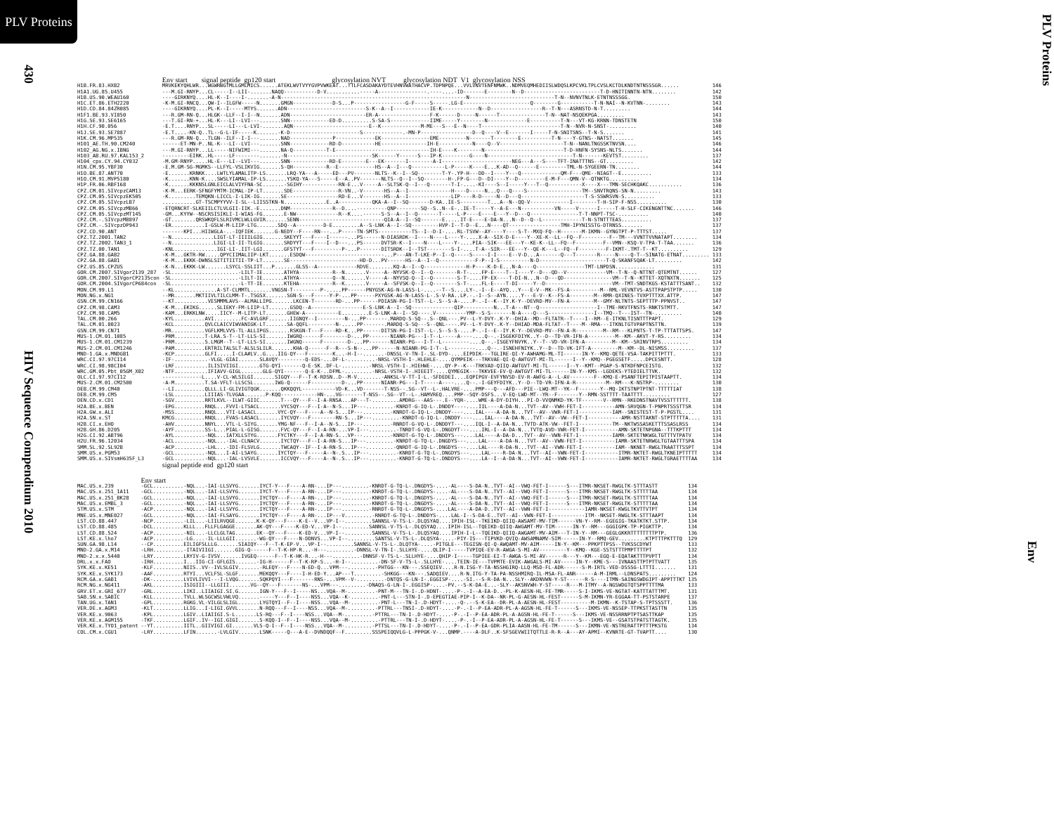PLV Proteins
430
HIV Sequence Compendium 2010
| | Env start signal peptide gp120 start glycosylation NVT glycosylation NDT V1 glycosylation NSS | |
| H1B.FR.83.HXB2 | MRVKEKYQHLWR...WGWRWGTMLLGMLMICS......ATEKLWVTVYYGVPVWKEAT...TTLFCASDAKAYDTEVHNVWATHACVP.TDPNPQE...VVLVNVTENFNMWK..NDMVEQMHEDIISLWDQSLKPCVKLTPLCVSLKCTDLKNDTNTNSSSGR...... | 146 |
| H1A1.UG.85.U455 | ---M.GI-RNYP...CL-----I--LII-.......NAQQ-----------D-V...........-----A----------------.----....-ID-------E--------N--D-------------------------T-D-HNITINNTN-NTN........ | 142 |
| H1B.US.90.WEAU160 | ----GIRKNYQ....HL-K--I----I-.......-A-N-------------------------------------------------------------N----------------------------T-N--NVNVTNLK-ETNTNSSSGG. | 150 |
| H1C.ET.86.ETH2220 | -K-M.GI-RNCQ...QW-I--ILGFW-----N.......GMGN-------------D-S...P-----------------G-F-----S-----.LG-E----------------------Q--------G-----------T-N-NAI--N-KVTNN-........ | 143 |
| H1D.CD.84.84ZR085 | ----GIKRNYQ....PL-K--I-----MTYS.......ADN--------------------------S-K--A--I------------IE-K------------N--D-----------------R--T-N---ASRNSTD-N-T......... | 144 |
| H1F1.BE.93.VI850 | ---R.GM-RN-Q...HLGK--LLF--I-I--N.......ADN-------------------------ER-A-----------------F-K------D-----N------T---------------T-N--NAT-NSQEKPGA......... | 143 |
| H1G.SE.93.SE6165 | ---T.GI-RN-+...HL-K---LI--LVI---.......SNN-------------ED-D..........S-SA-S-------------IIME-----Y--------N-------------E----------T-N---VT-KG-KRNN-TDNSTETN | 150 |
| H1H.CF.90.056 | -E.T....RNYP...SL-----LI---L-LVI-.......AQN-------------------------E--K-------------M-ME---S---E--N----T--------------------------T-N--NVR-N-SNST-......... | 140 |
| H1J.SE.93.SE7887 | -E.T....-KN-Q..TL--G-L-IF-----K.......-K-D-----------------------S-------------.-MN-P-----------------D--Q----V--E-------I-----T-N-SNITSNS--T-N-S....... | 141 |
| H1K.CM.96.MP535 | ---R.GM-RN-Q...TLGN--ILF--I-I---.......NAD--------------P-------------EK----------------EME---------N-------T--------E----------T-N----Y-GTNS--NATST....... | 145 |
| H101_AE.TH.90.CM240 | ------ET-MN-P..NL-K---LI--LVI---.......SNN-------------RD-D-----------HE---------------IH-E-----------N----Q--V---------------------T-N--NANLTNGSSKTNVSN.... | 146 |
| H102_AG.NG.x.IBNG | ---M.GI-RNYP...LL-----NIFWIMI---.......NA-Q-----------T-E-------------------------------IH-E----K--------N--------------------------T-D-HNFN-SYSNS-NLTS....... | 144 |
| H103_AB.RU.97.KAL153_2 | ---------EIRK..HL-----LF--------.......-N----------------------------SK------Y------S---IP-K---------G----N----------------------------T-N-------KEVTST......... | 137 |
| H104_cpx.CY.94.CY032 | -M.GM-RNYP.....HL-E---LI--LVI---.......SNN-------------RD-E--------E---EK-------I--------A-I-----------------------NEG---A---S----TFT-INATTTNS--GT......... | 142 |
| H1N.CM.95.YBF30 | -E.M.GM-SG-MGMKS--LLFYL-VSLIKVIG.......S-QH-----------R--E------------HS--A--I---Q-----------L-P-----K----E...K-AD--Q------E---------TML-N-SYGEERN-TN........ | 144 |
| H1O.BE.87.ANT70 | -E.......KRNKK....LWTLYLAMALITP-LS.......LRQ-YA---A-----ED---PV-------NLTS--K--I--SQ--------T-Y-.YP-H---DD--I----Y---Q-------------QM-F---QME--NIAGT--E.......... | 133 |
| H1O.CM.91.MVP5180 | -K.......KNN-K....SWSLYIAMAL-IP-LS.......YSKQ-YA---S-----E--A..PV-------NLTS--Q--I--SQ--------H-.FP-G---D--DI----Y--D---------E-M-F---QMN-V--QTNKTG.......... | 134 |
| H1P.FR.06.RBF168 | -K.......KKKNSLGNLEICLALVIYFNA-SC.......-SGIHY------------RN-E...V-----A--SLTSK-Q--I---Q-------T-I-....-KI----S--I-----Y---T--Q-----------X----X---TMN-SECHKQAKC........... | 136 |
| CPZ.CM.01.SIVcpzCAM13 | -K-M...EERK-SFNGFYMTM-ICMAL-IP-LT.......SDE---------------R-VN..-V-------HS--A--I--------------H----D-----N...Q---Q----S------------------TM--SNVTRQNS-SN-N......... | 143 |
| CPZ.CM.05.SIVcpzEK505 | -K.........TEMQKN-LICCL-I-LIK-IG.......SE-----------------RD-E...V-------HS--A--I--------------LIP----R-D-----N--D---Q---------------------T-S-SSWRSVN-S.......... | 133 |
| CPZ.CM.05.SIVcpzLB7 | ...........GT-TSCMPYYVV-I-SL--LIISSTKN-N..............E..A-----------QKA-A--I--SQ-------D-KA..IE-S---------T...A--N--QQ-V-------------I--------T-H-SIP-F-NSS.......... | 130 |
| CPZ.CM.05.SIVcpzMB66 | -ETQRNCRT-SLKEIILCTLVLGII-IIK.-E.......DNM--------------R--D....----------QNP--------SQ--S..N--E-..IE-T-----Y--A-E---N-----------VN-----V------I-----T-H-SLF-CIKENGNTTNC....... | 146 |
| CPZ.CM.05.SIVcpzMT145 | -GM...KYYW--NSCRSISIKLI-I-WIAS-FG.......E-NW--------------R--K....------S-S--A--I--Q-------T-----L-P----E----E---Y--D---Q----------------T-T-NNPT-TSC-.......... | 140 |
| CPZ.CM.-.SIVcpzMB897 | -GT........QRSWKQFLSLRIVMCLWLLGVIR.......SENN----------------------------QIA-A--I--SQ-------E.....IT-E----E-DA-N...N--D--Q--L-------------T-N-STNTTTEAS.......... | 137 |
| CPZ.CM.-.SIVcpzDP943 | -ER...........I-GSLW-M-LIIP-LTG.......SDQ--A---------D-E.........A--S-LNK-A--I--SQ---------HVP-I--T-D--E...N----QT-----------------TMH-IPYNISSTG-DTRNSS....... | 137 |
| CPZ.CD.90.ANT | -------KPI...HIIWGLA-..-IQFIEK.......G-NEDY--F----RN---...P-----TN-SMTS-----------TS--I--D-I-....RL-TSVW--AY----Y----S-T--MXQ-FQ--H-------M-IKMN--GYNGTPT-P-TTTST..... | 137 |
| CPZ.TZ.2001.TAN2 | --N..............LIGT-LT-IIIILGIG.......SKEYYT---F----I------...PS------N-DIASRDK--I----N----L----Y-....X-A--SIX-D-E----Y--XE-K--LL--FQ--F---------F--TM---VVNTTVVNATAPT........ | 134 |
| CPZ.TZ.2002.TAN3_1 | --N..............LIGI-LI-II-TLGIG.......SRDYYT---F----I--D---...PS------DVTSR-K--I----N----L----Y-....PIA--SIK---EE---Y--KE-K--LL--FQ--F---------F--VMN--KSQ-V-TPA-T-TAA....... | 136 |
| CPZ.TZ.00.TAN1 | -KNL..............IGI-LI-.IIT-LGI.......GFSTYT---F---------P-...P-------DITSRDK--I--TST--------S-I-....T-A--SIR---EE---Y--QE-K---L--FQ--F---------F-IKMT-.TMT-T--KT.......... | 129 |
| CPZ.GA.88.GAB2 | -K-M...GKTR-RW.....QPYCIIMALIIP-LKT.......ESDQW--------------------------...P---AN-T-LKE-P--I--Q-----S-----I-I----E--V-D...A-------Q---T-------R-----N----Q-T--SINATG-ETNAT......... | 133 |
| CPZ.GA.88.GAB1 | -K-M...EKKK-DWNSLSITITIITII-TP-LT.......SE-----------------------HD-D...PV------HS--A--I--Q------------F-P--I-S----------N-D----------------------T-Q-SKANFSQAK-LT......... | 142 |
| CPZ.US.85.CPZUS | -K-N...EKKK-LW.......LSYCL-SSLIIT...P.......GLSS--A-------------RDVE........KQ-A--I--Q--------------H-P----K-D-E...N-A----Q----------------TMT-LNPDSN............. | 131 |
| GOR.CM.2007.SIVgor2139_287 | -SL......................-LILT-IE.......ATHYA-----------R--N.......V-----A--NYVSK-Q--I--Q--------R-T-....FP-E----T--I----Y--D---QD--V-------------VM--T-N--Q-NTTNT-QTEMTNT...... | 127 |
| GOR.CM.2007.SIVgorCP2135con | -SL......................-LILT-IE.......ATHYA-----------Q--N.......V-----A--NYVSQ-Q--I--Q--------S-T-....FP-EX----T-DI-N...N--D---QD----------------VM--T-N--KTTET-XQTNXTN....... | 125 |
| GOR.CM.2004.SIVgorCP684con | -SL......................-L-TT-IE.......KTEHA-----------R--K.......V-----A--SFVSK-Q--I--Q--------S-T-....FL-E----T-DI-----Y--D----------------------VM--TMT-SNDTKGS-KSTATTTSANT.. | 132 |
| MON.CM.99.L1 | --KL..............A-ST-CLMMTL.......VNGSN-T---------P-.....PP------PNYGSK-AG-N-LASS-L-....--T--S....LY-.-I--E--AYQ...Y---E-V--MK--FS-A----------M--RML-VEVNTVS-ASTTPAPSTPTP..... | 130 |
| MON.NG.x.NG1 | --MR.......MKTIIVLTILCLMM-T-.TSGSX.......SGN-S---F-----Y-P-...PP------PXYGSK-AG-N-LASS-L-.S-V-RA..LP.-.-I--S--AYN.....Y---E-V--K--FS-A--------M--RMR-QXINES-TVXPTTTXX.ATTP. | 147 |
| GSN.CM.99.CN166 | --KT...........VESMMMLAVS--ALMALLIPG.......LKCEN-T-------RD-...PP------PDIASN-PG-I-TST--L-.S--S-A-....P-.-I--K--IY.K-Y--DEVRD-MV--FN-A--------M--GMY-NLTNTS-SEPTTTP-PPNVST.. | 147 |
| CPZ.CM.98.CAM3 | -K-M...EKIKG......SLIEKY-FM-LIIP-LT.......GSDQ--A-----------------E-S-LNK-A--I--SQ--------------QIP----------N...T-A---NT--Q-------------------I--TME-RKVTFNSTS-RNKTSTMTT. | 147 |
| CPZ.CM.98.CAM5 | -KAM...ERKKLNW.....IICY--M-LITP-LT.......GHEW-A-----------E.........E-S-LNK-A--I--SQ----.V----------YMP--S-S-------N-A----Q---S---------------I--TMQ--T---IST--TN-......... | 140 |
| TAL.CM.00.266 | -KYL..........AVI.........FC-AVLGRF.......IIGNQY--I---------N-...PP-------.MARDQ-S-SQ--.S--QNL---.PV--L-Y-DVY-.K-Y--DHIA--MD--FLTATR--T----I--RM--E-ITKNLTISNTTTPAPT. | 129 |
| TAL.CM.01.8023 | -KCL..........QVLCLAICVIWVANIGK-LT.......SA-QQFL---------N-.....PP-------.MARDQ-S-SQ---S--QNL----.PV--L-Y-DVY-.K-Y--DHIAD-MDA-FLTAT--T----M--RMA---ITKNLTGTVPAPTNSTTN. | 139 |
| GSN.CM.99.CN71 | -MR...........VGFLKMLVVS-TL-ALLIPGS.......RSKGN-T---F----RD-K...PP------DITSN-PG-I-IST--L-.S--S-S-....P-.-I--E--IY.K-Y--DEVRD-MV--FN-A-R---------M--RM---KLPNTS-T-TP-TTTATTSPS. | 147 |
| MUS-1.CM.01.1085 | -PRM..........T-LRA.S-T--LT-LLS-SI.......IWGRQ------F--------D-...PP-------NIANR-PG---I-T--L-----A----....Q--.-ISGEKFDIYK..Y--D--TD-VR-IFN-A---------M--KM--AKVT-Y-RS......... | 134 |
| MUS-1.CM.01.CM1239 | -PRM..........S.LMGM--T--LT-LLS-SI.......IWGNQ------F--------D-...PP-------NIANR-PG---I-T--L---------....Q--.-ISGEYFNVYK..Y--T--VD-VR-IFN-A---------M--KM--SRINVTRPS......... | 134 |
| MUS-2.CM.01.CM1246 | -PAM..........ERTRILTALSLT-ALSLSLILR.......KHA-Q------F--R---S-N--...PP------N-NIANR-PG-I-T--L---------....Q--.-ISNEHFNIYK..Y--D--TD-VK-IFT-A---------M--KM--DL-NISMSS......... | 137 |
| MND-1.GA.x.MNDGB1 | -KCP..........GLFI.....I-CLA#LV..G....IIG-QY---F--------K...-H-I--.......-DNSSL-V-TN-I-.SL-DYD-....EIPDIK---TGLIRE-QI-Y-AWHAMG-ML-TI------IN-Y--KMQ-QETE-VSA-TAKPITTPTTT. | 133 |
| WRC.CI.97.97CI14 | -IF-...........-VLGL-GIAI.......SLAVQY---------Q-EDS-...DF-L-.........-NRSL-VSTH-I-.HLEHLE-....QYMPEIK---TRKVAE-QI-Q-AWTGVT-MI-TL------I--Y--KMQ--PGEGSETF.....DPCESNTT. | 128 |
| WRC.CI.98.98CI04 | -LRF...........ILISIVIIGI.......GTG-QYI-------Q-E-SK..DF-L-.........-NRSL-VSTH-I-.HIEHWE-....QY-P--K---TRKVAD-QIIQ-AWTGVT-MI-TL------I--Y--KMT--PGAP-S-NTKDFNPCEISTG. | 132 |
| WRC.GM.05.Pbt_05GM_X02 | -NTF...........IFIAVV-GIGL.......GLG-QYI-------Q-E-K-..DFML-.........-NRSL-VSTH-I-.HIEEIT-....QYMEGIK---TKKVEE-EV-Q-AWTGVT-MI-TL------IN-Y--KMS--LGDEKS-YTEDIELTTVK. | 132 |
| OLC.CI.97.97CI12 | -------------L....V-CL-WLSILGI.......SIGQY---F--T-K-RDSN..D--M-V........-ANKSL-V-TT-I-L.-SFDEDEI....EQPIPGV-EVFYNVSD-EV-R-AWFG-A--L-AV--------F--KMQ-E-PSANFTEPITPISTAAPTT. | 134 |
| MUS-2.CM.01.CM2500 | -A-M..........T.SA-VFLT-LLSCSL.......IWG-Q------F----------D-...PP------NIANR-PG---I-T-----A----....Q--.-I-GEYFDIYK..Y--D--TD-VR-IFN-A-R----------M--RM---K-NSTRP-........ | 130 |
| DEB.CM.99.CM40 | --LI..........QLLL.LI-GLIVIGTQGK.......QKKQQYL-----------VD-K...VD-------T-NSS--.SG--VT--L-.HALVRE-....PMP---Q---AFD---PIE--LWQ-MT--YK--F-------Y--MQ-IKTSTNPTPTNT-TTTTTIAT | 138 |
| DEB.CM.99.CM5 | -LSL..........LIIIAS-TLVGAA.......P-KQQ------------HN-...VG-------T-NSS--.SG--VT--L-.HAMVREQ....PMP--SQY-DSFS...V-EQ-LWD-MT--YR--F-------Y--RMN-SSTTTT-TAATTTT......... | 127 |
| DEN.CD.x.CD1 | -SGV..........RRTLKVL--ILWT-GIIC.......T---QY---F--I-A-RNSA...AP---T-.........AMDRG---AAS---.E--YQR-....WME-A-DY-DIYH...PI-D-VVQNMKD-YK-TF-------V--RMN--RKEDNSTNAVTVSSTTTTTT. | 138 |
| H2A.BE.x.BEN | -EPG..........RNQL...FVVI-LTSACL.......VYCSQY---F--I-A--N-S...IP---.........-KNRDT-G-IQ-L-.DNDDY----....IIL----A-DA-N...TVT--AV--VWH-FET-I-----------AMN-SRVQGN-T-PNPRTSSSTTSR | 134 |
| H2A.GW.x.ALI | -MSS..........RNQL...VTI-LASACL.......VYC-QY---F----A--N-S...IP---.........-KNRDT-G-IQ-L-.DNDDY----....IAL----A-DA-N...TVT--AV--VWR-FET-I-----------IAM--SNISTEST-T-P-PGSTL.... | 131 |
| H2A.SN.x.ST | KMCG..........RNQL...FVAS-LASACL.......IYCVQY---F--------RN-S...IP---.........-KNRDT-G-IQ-L-.DNDDY----....IAL----A-DA-N...TVT--AV--VW--FET-I-----------AMR-NSTTAKNT-STPTTTTTA.... | 131 |
| H2B.CI.x.EHO | -AHV..........NNYL...VTL-L-SIYG.......YMG-NF---F--I-A--N-S...IP---.........-RNRDT-G-VQ-L-.DNDDYT---....IQL-I--A-DA-N...TVTD-ATK-VW--FET-I-----------TM--NKTWSSASKETTTSSASLRSS | 134 |
| H2B.GH.86.D205 | -AYF..........SS-L...PIAL-L-GISG.......FVC-QY---F--I-A-RN-...VP-I---.........-TNRDT-G-VQ-L-.DNGDYT---....IRL-I--A-DA-N...TVTQ-AVD-VWR-FET-I-----------AMN-SKTETNPGNA--TTTKPTTT | 134 |
| H2G.CI.92.ABT96 | -AYL..........-NQL...IATXLLSTYG.......FYCTKY---F--I-A-RN-S...VP---.........-KNRDT-G-TQ-L-.DNDDYS---....LAL----A-DA-D...TVT--AV--VWN-FET-I-----------IAMR-SKTETNKWGLTGTTTVTPATV | 134 |
| H2U.FR.96.12034 | -ACL..........-NQL...-IAL-CLNACV.......IYCTQY---F--I-A-RN-S...IP---.........-KNRDT-G-TQ-L-.DNGDYS---....LAL----A-DA-N...TVT--AV--VWN-FET-I-----------IAMR-SKTETNRWGLTGTAATTTSPA | 134 |
| SMM.SL.92.SL92B | -ACP..........-LHL...-IDI-FLSVLG.......TWCAQY--IF--I-A-RN-S...IP---.........-QNRDT-G-IQ-L-.DNGDYS---....LAL----R-DA-N...TVT--AI--VWN-FET-I-----------IAM--NKNET-RWGLTRAATTTSSPT | 134 |
| SMM.US.x.PGM53 | -GCL..........-NQL...I-AI-LSAYG.......IYCTQY---F-----A--N-.S...IP---.........-KNRDT-G-TQ-L-.DNGDYS---....LAL----R-DA-N...TVT--AI--VWN-FET-I-----------ITMR-NKTET-RWGLTKNEIPTTTTT | 134 |
| SMM.US.x.SIVsmH635F_L3 | -GCL..........-NQL...-IAL-LVSVLE.......ICCVQY---F----A--N-.S...IP---.........-KNRDT-G-TQ-L-.DNDDYS---....LA--I--A-DA-N...TVT--AI--VWN-FET-I-----------IAMR-NKTET-RWGLTGRAETTTTAA | 134 |
| | signal peptide end gp120 start | |
| | Env start | |
| MAC.US.x.239 | -GCL..........-NQL...-IAI-LLSVYG.......IYCT-Y---F----A-RN-...IP---.........-KNRDT-G-TQ-L-.DNGDYS-....-AL----S-DA-N..TVT--AI--VWQ-FET-I------S---ITMR-NKSET-RWGLTK-STTTASTT | 134 |
| MAC.US.x.251_1A11 | -GCL..........-NQL...-IAI-LLSVYG.......IYCT-Y---F----A-RN-...IP---.........-KNRDT-G-TQ-L-.DNGDYS-....-AL----S-DA-N..TVT--AI--VWQ-FET-I------S---ITMR-NKSET-RWGLTK-STTTTTAA | 134 |
| MAC.US.x.251_BK28 | -GCL..........-NQL...-IAI-LLSVYG.......IYCTQY---F----A-RN-...IP---.........-KNRDT-G-TQ-L-.DNGDYS-....-AL----S-DA-N..TVT--AI--VWQ-FET-I------S---ITMR-NKSET-RWGLTK-STTTTTAA | 134 |
| MAC.US.x.EMBL_3 | -GCL..........-NQL...-IAI-LLSVYG.......IYCTQY---F----A-RN-...IP---.........-KNRDT-G-TQ-L-.DNGDYS-....-AL----S-DA-N..TVT--AI--VWQ-FET-I------S---ITMR-NKSET-RWGLTK-STTTTTAA | 134 |
| STM.US.x.STM | -ACP..........-NQL...-IAI-LLSVYG.......IYCTQY---F----A-RN-...IP---.........-RNRDT-G-TQ-L-.DNGDYS-....LAL----A-DA-D..TVT--AI--VWN-FET-I------------IAMR-NKSET-KWGLTKVTTVTPT | 134 |
| MNE.US.x.MNE027 | -GCL..........-NQL...-IAI-FLSAYG.......IYCTQY---F----A-RN-...IP---V.........-RNRDT-G-TQ-L-.DNDDYS-....LAL-I--S-DA-E..TVT--AI--VWN-FET-I-----------ITM--NKSET-RWGLTK-STTTAAPT | 134 |
| LST.CD.88.447 | -NCP..........-LIL...-LIILRVQGE.......K-K-QY---F----K-E--V...VP-I--.........SANNSL-V-TS-L-.DLQSYAQ....IPIH-ISL--TKEIKD-QIIQ-AWSAMT-MV-TIM------VN-Y--RM--EGEGIG-TKATKTKT.STTP. | 134 |
| LST.CD.88.485 | -DCL..........KLLL...FLLFLGAGGE.......AK-QY---F----K-ED-V...VP-I--.........SANNSL-V-TS-L-.DLQSYAQ....IPIH-ISL--TQEIKD-QIIQ-AWGAMT-MV-TIM------IN-Y--RM---GGGIGPK-TP-PIGKTTP. | 134 |
| LST.CD.88.524 | -ACP..........-NIL...-LLCLGLTAG.......EK--QY---F----K-ED-V...VP-I--.........SANNSL-V-TS-L-.DLQSYAQ....IPIH-I-L--TQEIKD-QIIQ-AWGAMT-MV-AIM---T-IN-Y--RM---GEGLGKKRTTTTTTTTPTP. | 136 |
| LST.KE.x.lho7 | -ACP..........-LG....-IL-LLLGII.......-WG-QY---F----N-DDNVS...VP-I--.........SANTSL-V-TS-L-.DLQSYA-....-PIY-IS---TIPVKD-QVIQ-AWSAMNAMV-SIM------IN-Y--RMQ-GEV.........KTPTTTPKTTTQ | 129 |
| SUN.GA.98.L14 | --CP..........EILIGFSLLLG.......SIAIQY---F--T-K-EP-V...VP-I--.........SANNSL-V-TS-L-.DLQTYA-....-PITGLE---TEGISN-QI-Q-AWQAMT-MV-AIM-----IN-Y--KM---PPKPTTPSS--TVKSSCDYWT | 133 |
| MND-2.GA.x.M14 | -LRH..........-ITAIVIIGI.......GIG-Q------F--T-K-HP-R...-H---.........-DNNSL-V-TN-I-.SLLHYE-....QLIP-I-----TVPIQE-EV-R-AWGA-S-MI-AV---------Y--KMQ--KGE-SSTSTTTPMPTTTTPT | 132 |
| MND-2.x.x.5440 | -LRY..........LRYIV-G-IVSV.......IVGEQ------F--T-K-HK-R...-H---.........-DNNSF-V-TS-L-.SLLHYE-....QHIP-I-----TGPIEE-EI-T-AWGA-S-MI-AV------R---Y--KM---EGQ-E-EQATAKTTTPVPTT | 134 |
| DRL.x.x.FAO | -IRH..........I...IIG-CI-GFLGIS.......-IG-H------F--T-K-RP-S...-H-I--.........-DN-SF-V-TS-L-.SLLHYE-....TEIN-IE---TVPMTE-EVIK-AWGALS-MI-AV-----IN-Y--KME-S---IVNAASTTPTPTTVATT | 135 |
| SYK.KE.x.KE51 | -KLF..........NIIS..VV--IVLSLGIV.......-RLEQY---F----N-ED-Q...VPM---.........-PHTGG---KN---.SSEQIEV....R-N.ISG-Y-TA-NSSHGIRQ-LLQ-MSD-FL-ADR------S-M-IRTL-VED-DSSSG-LTTTI....... | 131 |
| SYK.KE.x.SYK173 | -AAF..........RTYI...VCLFSL-SLGF.......MEKQQY---F----I-H-ED-Y...AP---T.........-SHKGG---KN---.SADQIEV....R-N.ITG-Y-TA-PA-NSSHMIRQ-IL-MSA-FL-ANR------A-M-IRML--LDNSPATS......... | 124 |
| RCM.GA.x.GAB1 | -DK-..........LVIVLIVVI---I-LVQG.......SQKPQYI---F-------RNS-...VPM--V-.........-DNTQS-G-LN-I-.EGGISP-....-SI.--S-R-DA-N...SLY--AKDNVWN-Y-ST------R-S----ITMN-SAINGSWDGIPT-APPTTTKT | 135 |
| RCM.NG.x.NG411 | -AKL..........ISIGIII--LLGIII.......VG--QY---F-------NS-...VPM---.........-DNAQS-G-LN-I-.EGGISP-....-PV.--S-K-DA-E...-SLY--AKSNVWH-Y-ST-----R---M-ITMY--A-NGSWDGTQTSPPTTTTMA | 133 |
| GRV.ET.x.GRI_677 | -GRL..........LIKI..LIIAIGI.SI.G.......IGN-Y---F--I-----NS...VQA--M-.........-PNT-M---TN-I-.D-HDNT-....-P-.-I--A-EA-D..-PL-K-AESN-HL-FE-TMR-----S-I-IKMS-VE-NGTAT-KATTTATTTMT. | 131 |
| SAB.SN.x.SABIC | -KLL..........TVLL.WLSGCWSLVWLVQ.......-----Y---F--I----NSS...VQA--K-.........-PNT-L---STN-I-.D-EPEGTIAE-PIP-I--K-DA--NR-PL-G-AESN-HL-FEST------S-M-IKMN-YR-EGGAA-TT-PSTSTARPE | 137 |
| TAN.UG.x.TAN1 | -GPL..........RGKG.VL-VILGLSLIGL.......LYGTQYI--F--I----NSS...VQA--M-.........-PNT-L---TN-I-.D-HDYT-....-Q-.--S-K-EA--DR-PL-A-AESN-HL-FEST----------M-IKMN--K-TSTAP-S-TPTSSSTT. | 136 |
| VER.DE.x.AGM3 | -KLT..........LLIG...I-LIGI.GVVL.......N-RQQ---F--I----NSS...VQA--M-.........-PTTRL---TNSI-.D-HDYT-....-P-.-I--P-EA-ADR-PL-A-AGSN-HL-FE-T------S---IKMS-VE-NSSEP-TTPKSTTASTTN | 135 |
| VER.KE.x.9063 | -KPL..........LGIV..LIAIIGI.S-L.......LS-RQ---F--I----NSS...VQA--M-.........-PTTRL---TN-I-.D-HDYT-....-P-.-I--P-EA-ADR-PL-A-AGSN-HL-FE-T------S---IKMS-VE-NSSRRNPTPTSASTTKAP | 135 |
| VER.KE.x.AGM155 | -TKF..........LGIF..IV--IGI.GIGI.......S-KQQ-I--F--I----NSS...VQA--M-.........-PTTRL---TN-I-.D-HDYT-....-P-.-I--P-EA-ADR-PL-A-AGSN-HL-FE-T------S---IKMS-VE--GSATSTPATSTTAGTK. | 135 |
| VER.KE.x.TYO1_patent | --YT..........IITL..GIIVIGI.GI.......VLS-Q-I--F--I----NSS...VQA--M-.........-PTTSL---TN-I-.D-HDYT-....-P-.-I--P-EA-GDR-PLIA-AASN-HL-FE-TM------S---IKMN-VE-NSTRERATTPTTTPKSTG | 134 |
| COL.CM.x.CGU1 | -LRY..........LFIN.......-LVLGIV.......LSNK-----Q---A-E--DVNDQQF--F.........SSSPEIQQVLG-L-PPPGK-V-...QNMP.----A-DLF..K-SFSGEVWIITQTTLE-R-R--A---AY-APMI--KVNRTE-GT-TVAPTT.... | 130 |
PLV Proteins
Env